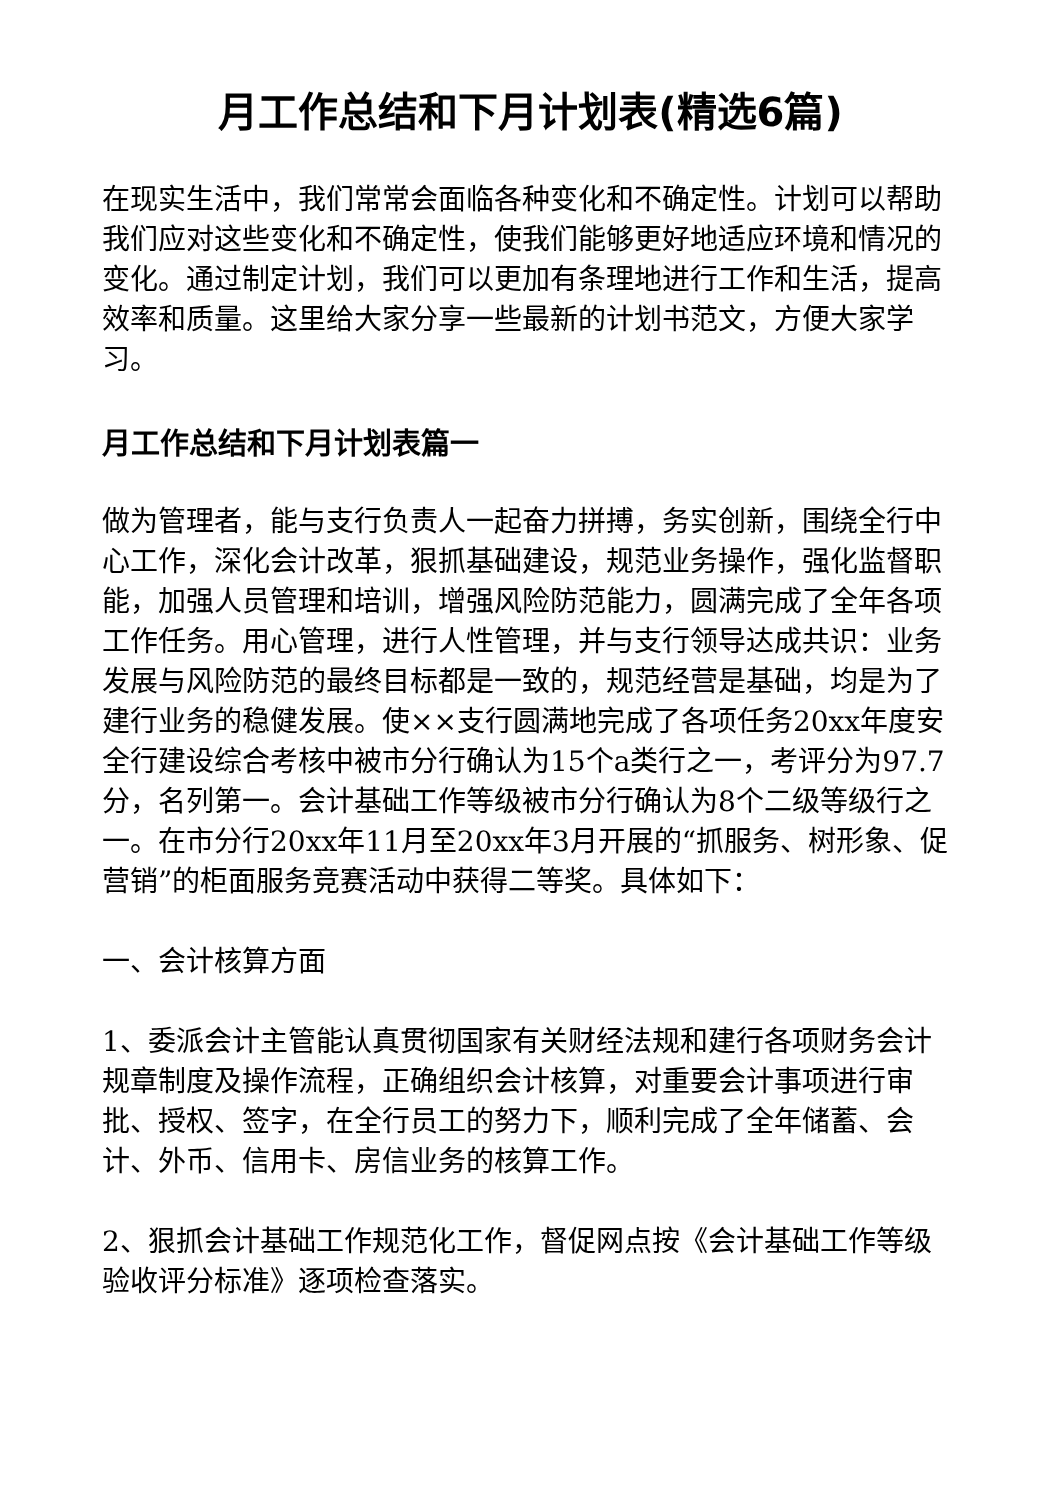月工作总结和下月计划表(精选6篇)
在现实生活中，我们常常会面临各种变化和不确定性。计划可以帮助我们应对这些变化和不确定性，使我们能够更好地适应环境和情况的变化。通过制定计划，我们可以更加有条理地进行工作和生活，提高效率和质量。这里给大家分享一些最新的计划书范文，方便大家学习。
月工作总结和下月计划表篇一
做为管理者，能与支行负责人一起奋力拼搏，务实创新，围绕全行中心工作，深化会计改革，狠抓基础建设，规范业务操作，强化监督职能，加强人员管理和培训，增强风险防范能力，圆满完成了全年各项工作任务。用心管理，进行人性管理，并与支行领导达成共识：业务发展与风险防范的最终目标都是一致的，规范经营是基础，均是为了建行业务的稳健发展。使××支行圆满地完成了各项任务20xx年度安全行建设综合考核中被市分行确认为15个a类行之一，考评分为97.7分，名列第一。会计基础工作等级被市分行确认为8个二级等级行之一。在市分行20xx年11月至20xx年3月开展的“抓服务、树形象、促营销”的柜面服务竞赛活动中获得二等奖。具体如下：
一、会计核算方面
1、委派会计主管能认真贯彻国家有关财经法规和建行各项财务会计规章制度及操作流程，正确组织会计核算，对重要会计事项进行审批、授权、签字，在全行员工的努力下，顺利完成了全年储蓄、会计、外币、信用卡、房信业务的核算工作。
2、狠抓会计基础工作规范化工作，督促网点按《会计基础工作等级验收评分标准》逐项检查落实。